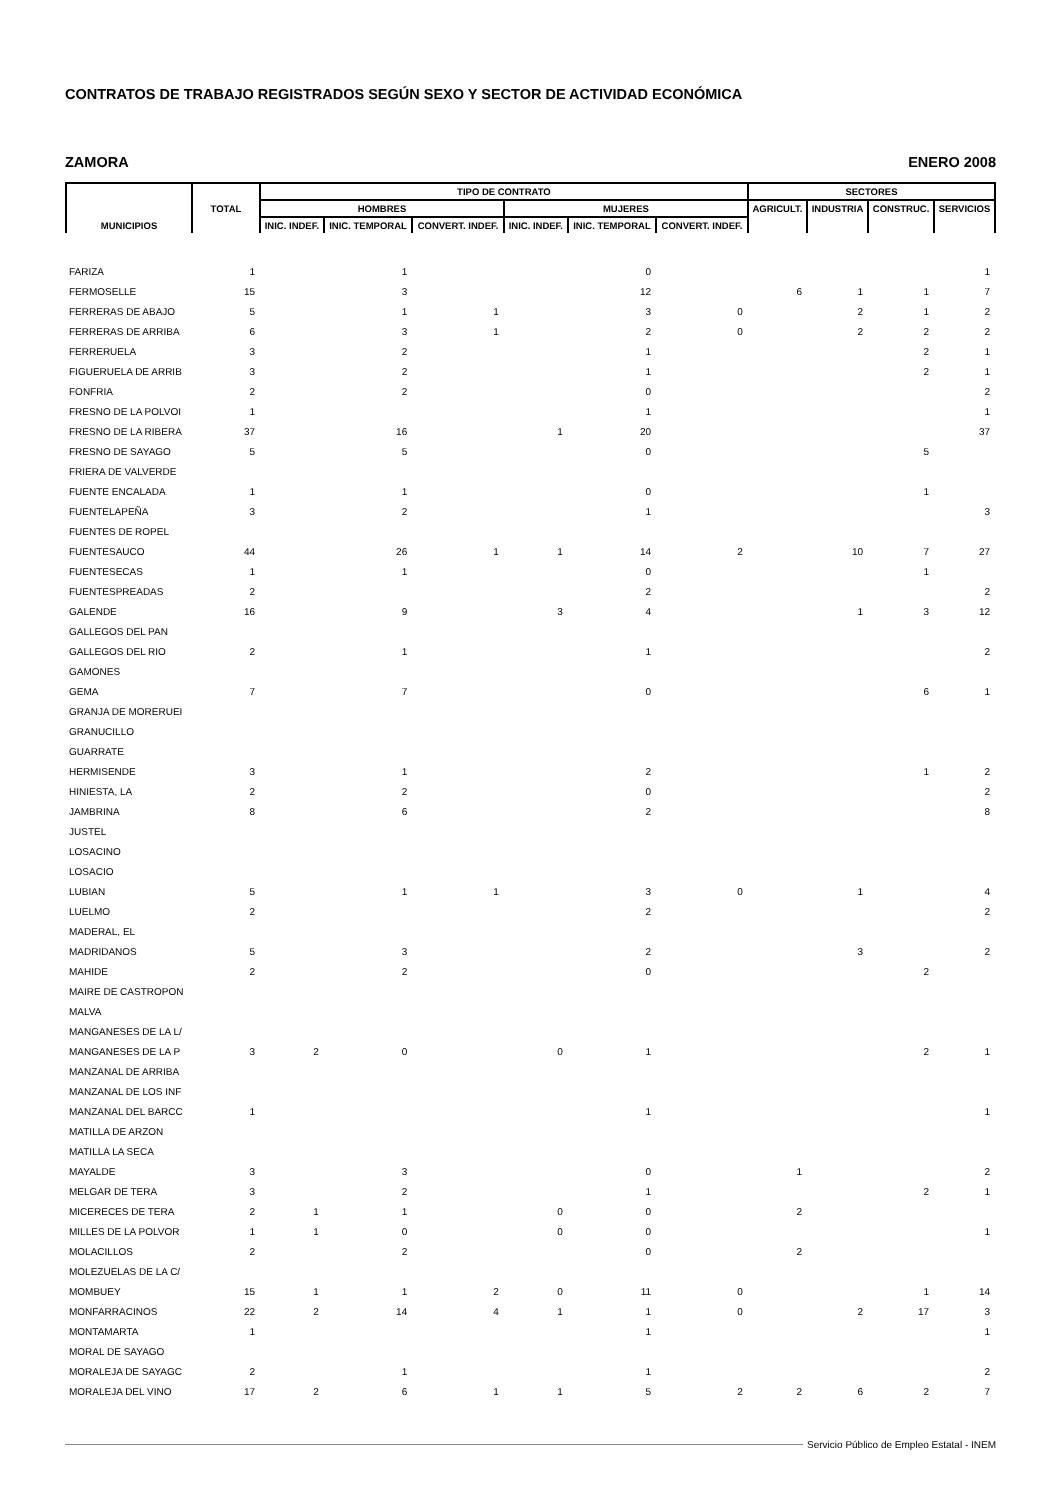CONTRATOS DE TRABAJO REGISTRADOS SEGÚN SEXO Y SECTOR DE ACTIVIDAD ECONÓMICA
ZAMORA ENERO 2008
| MUNICIPIOS | TOTAL | TIPO DE CONTRATO | | | | | | SECTORES | | | |
| --- | --- | --- | --- | --- | --- | --- | --- | --- | --- | --- | --- |
| | | HOMBRES | | | MUJERES | | | AGRICULT. | INDUSTRIA | CONSTRUC. | SERVICIOS |
| | | INIC. INDEF. | INIC. TEMPORAL | CONVERT. INDEF. | INIC. INDEF. | INIC. TEMPORAL | CONVERT. INDEF. | | | | |
| FARIZA | 1 | | 1 | | | 0 | | | | | 1 |
| FERMOSELLE | 15 | | 3 | | | 12 | | 6 | 1 | 1 | 7 |
| FERRERAS DE ABAJO | 5 | | 1 | 1 | | 3 | 0 | | 2 | 1 | 2 |
| FERRERAS DE ARRIBA | 6 | | 3 | 1 | | 2 | 0 | | 2 | 2 | 2 |
| FERRERUELA | 3 | | 2 | | | 1 | | | | 2 | 1 |
| FIGUERUELA DE ARRIB | 3 | | 2 | | | 1 | | | | 2 | 1 |
| FONFRIA | 2 | | 2 | | | 0 | | | | | 2 |
| FRESNO DE LA POLVOI | 1 | | | | | 1 | | | | | 1 |
| FRESNO DE LA RIBERA | 37 | | 16 | | 1 | 20 | | | | | 37 |
| FRESNO DE SAYAGO | 5 | | 5 | | | 0 | | | | 5 | |
| FRIERA DE VALVERDE | | | | | | | | | | | |
| FUENTE ENCALADA | 1 | | 1 | | | 0 | | | | 1 | |
| FUENTELAPEÑA | 3 | | 2 | | | 1 | | | | | 3 |
| FUENTES DE ROPEL | | | | | | | | | | | |
| FUENTESAUCO | 44 | | 26 | 1 | 1 | 14 | 2 | | 10 | 7 | 27 |
| FUENTESECAS | 1 | | 1 | | | 0 | | | | 1 | |
| FUENTESPREADAS | 2 | | | | | 2 | | | | | 2 |
| GALENDE | 16 | | 9 | | 3 | 4 | | | 1 | 3 | 12 |
| GALLEGOS DEL PAN | | | | | | | | | | | |
| GALLEGOS DEL RIO | 2 | | 1 | | | 1 | | | | | 2 |
| GAMONES | | | | | | | | | | | |
| GEMA | 7 | | 7 | | | 0 | | | | 6 | 1 |
| GRANJA DE MORERUEI | | | | | | | | | | | |
| GRANUCILLO | | | | | | | | | | | |
| GUARRATE | | | | | | | | | | | |
| HERMISENDE | 3 | | 1 | | | 2 | | | | 1 | 2 |
| HINIESTA, LA | 2 | | 2 | | | 0 | | | | | 2 |
| JAMBRINA | 8 | | 6 | | | 2 | | | | | 8 |
| JUSTEL | | | | | | | | | | | |
| LOSACINO | | | | | | | | | | | |
| LOSACIO | | | | | | | | | | | |
| LUBIAN | 5 | | 1 | 1 | | 3 | 0 | | 1 | | 4 |
| LUELMO | 2 | | | | | 2 | | | | | 2 |
| MADERAL, EL | | | | | | | | | | | |
| MADRIDANOS | 5 | | 3 | | | 2 | | | 3 | | 2 |
| MAHIDE | 2 | | 2 | | | 0 | | | | 2 | |
| MAIRE DE CASTROPON | | | | | | | | | | | |
| MALVA | | | | | | | | | | | |
| MANGANESES DE LA L/ | | | | | | | | | | | |
| MANGANESES DE LA P | 3 | 2 | 0 | | 0 | 1 | | | | 2 | 1 |
| MANZANAL DE ARRIBA | | | | | | | | | | | |
| MANZANAL DE LOS INF | | | | | | | | | | | |
| MANZANAL DEL BARCC | 1 | | | | | 1 | | | | | 1 |
| MATILLA DE ARZON | | | | | | | | | | | |
| MATILLA LA SECA | | | | | | | | | | | |
| MAYALDE | 3 | | 3 | | | 0 | | 1 | | | 2 |
| MELGAR DE TERA | 3 | | 2 | | | 1 | | | | 2 | 1 |
| MICERECES DE TERA | 2 | 1 | 1 | | 0 | 0 | | 2 | | | |
| MILLES DE LA POLVOR | 1 | 1 | 0 | | 0 | 0 | | | | | 1 |
| MOLACILLOS | 2 | | 2 | | | 0 | | 2 | | | |
| MOLEZUELAS DE LA C/ | | | | | | | | | | | |
| MOMBUEY | 15 | 1 | 1 | 2 | 0 | 11 | 0 | | | 1 | 14 |
| MONFARRACINOS | 22 | 2 | 14 | 4 | 1 | 1 | 0 | | 2 | 17 | 3 |
| MONTAMARTA | 1 | | | | | 1 | | | | | 1 |
| MORAL DE SAYAGO | | | | | | | | | | | |
| MORALEJA DE SAYAGC | 2 | | 1 | | | 1 | | | | | 2 |
| MORALEJA DEL VINO | 17 | 2 | 6 | 1 | 1 | 5 | 2 | 2 | 6 | 2 | 7 |
Servicio Público de Empleo Estatal - INEM